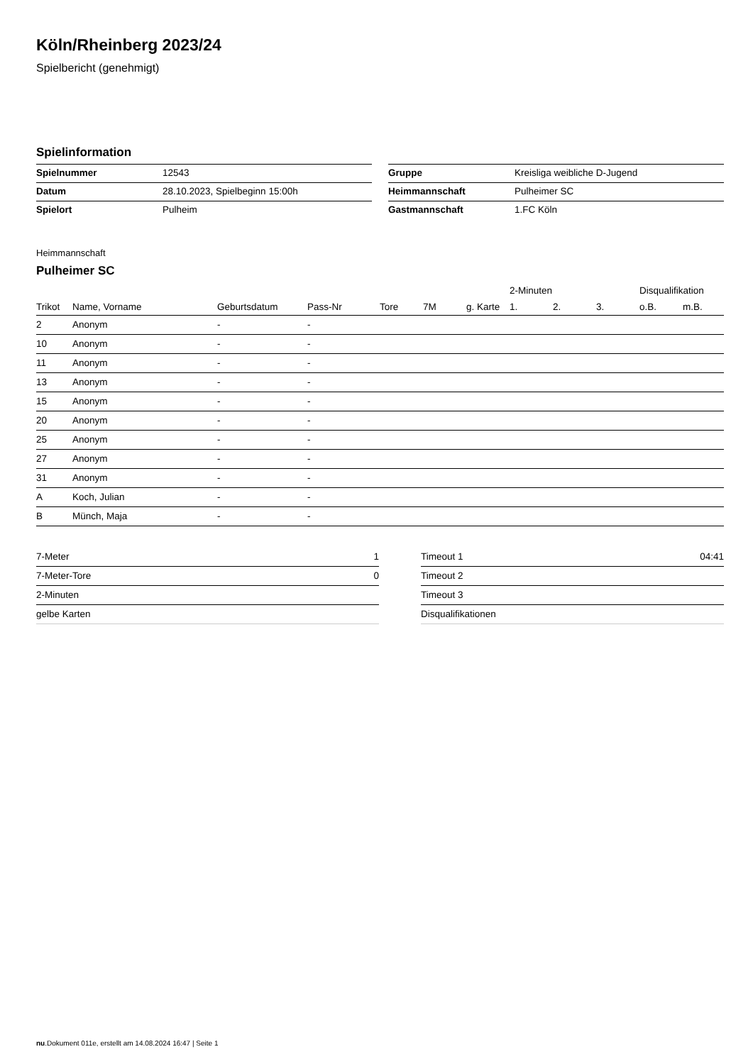Köln/Rheinberg 2023/24
Spielbericht (genehmigt)
Spielinformation
| Spielnummer | 12543 |
| Datum | 28.10.2023, Spielbeginn 15:00h |
| Spielort | Pulheim |
| Gruppe | Kreisliga weibliche D-Jugend |
| Heimmannschaft | Pulheimer SC |
| Gastmannschaft | 1.FC Köln |
Heimmannschaft
Pulheimer SC
| | | | | | | | 2-Minuten | | | Disqualifikation | |
| --- | --- | --- | --- | --- | --- | --- | --- | --- | --- | --- | --- |
| Trikot | Name, Vorname | Geburtsdatum | Pass-Nr | Tore | 7M | g. Karte | 1. | 2. | 3. | o.B. | m.B. |
| 2 | Anonym | - | - | | | | | | | | |
| 10 | Anonym | - | - | | | | | | | | |
| 11 | Anonym | - | - | | | | | | | | |
| 13 | Anonym | - | - | | | | | | | | |
| 15 | Anonym | - | - | | | | | | | | |
| 20 | Anonym | - | - | | | | | | | | |
| 25 | Anonym | - | - | | | | | | | | |
| 27 | Anonym | - | - | | | | | | | | |
| 31 | Anonym | - | - | | | | | | | | |
| A | Koch, Julian | - | - | | | | | | | | |
| B | Münch, Maja | - | - | | | | | | | | |
| 7-Meter | 1 |
| 7-Meter-Tore | 0 |
| 2-Minuten | |
| gelbe Karten | |
| Timeout 1 | 04:41 |
| Timeout 2 | |
| Timeout 3 | |
| Disqualifikationen | |
nu.Dokument 011e, erstellt am 14.08.2024 16:47 | Seite 1